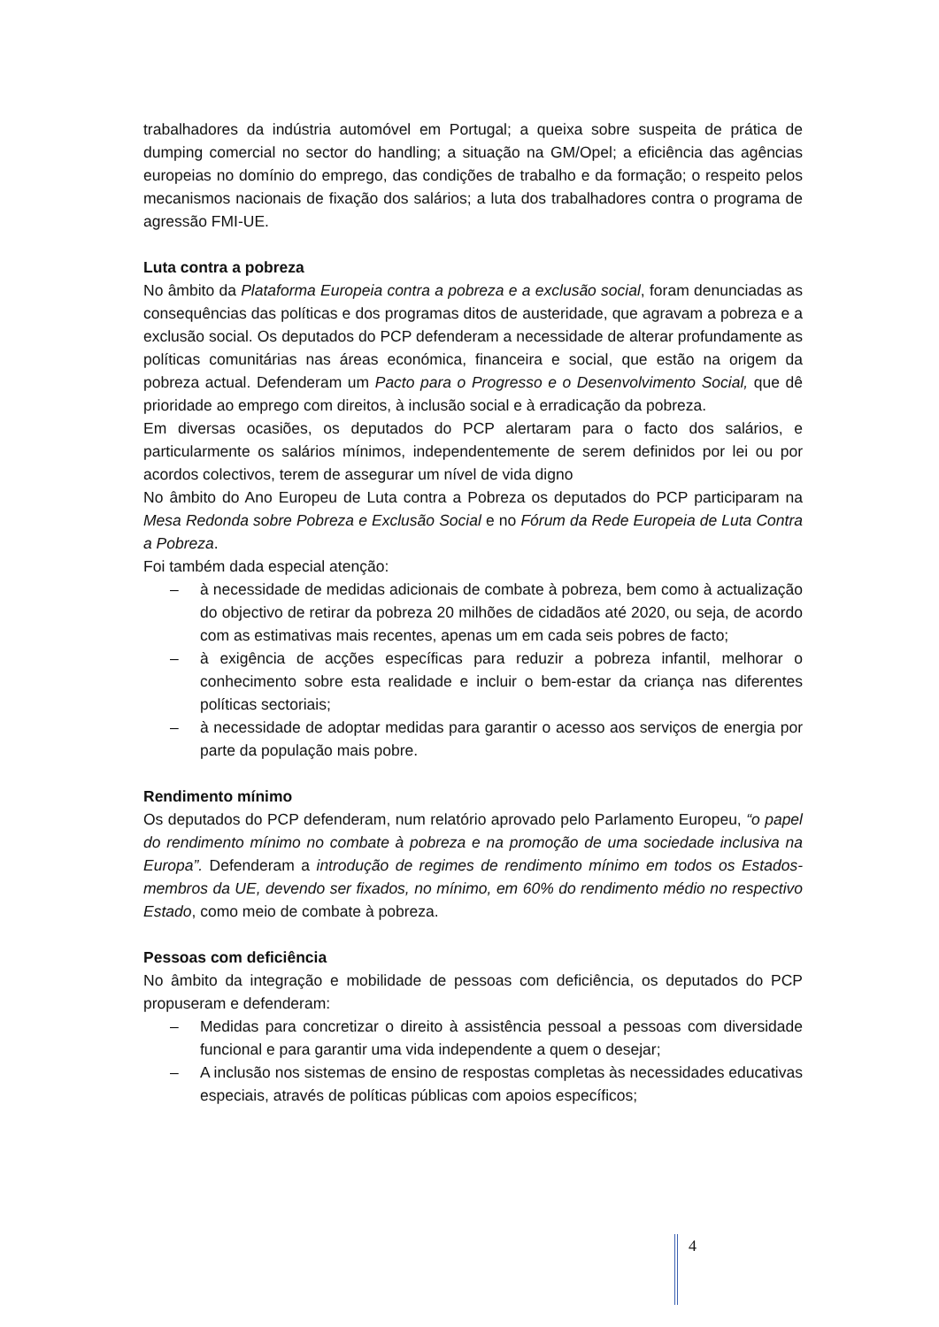trabalhadores da indústria automóvel em Portugal; a queixa sobre suspeita de prática de dumping comercial no sector do handling; a situação na GM/Opel; a eficiência das agências europeias no domínio do emprego, das condições de trabalho e da formação; o respeito pelos mecanismos nacionais de fixação dos salários; a luta dos trabalhadores contra o programa de agressão FMI-UE.
Luta contra a pobreza
No âmbito da Plataforma Europeia contra a pobreza e a exclusão social, foram denunciadas as consequências das políticas e dos programas ditos de austeridade, que agravam a pobreza e a exclusão social. Os deputados do PCP defenderam a necessidade de alterar profundamente as políticas comunitárias nas áreas económica, financeira e social, que estão na origem da pobreza actual. Defenderam um Pacto para o Progresso e o Desenvolvimento Social, que dê prioridade ao emprego com direitos, à inclusão social e à erradicação da pobreza.
Em diversas ocasiões, os deputados do PCP alertaram para o facto dos salários, e particularmente os salários mínimos, independentemente de serem definidos por lei ou por acordos colectivos, terem de assegurar um nível de vida digno
No âmbito do Ano Europeu de Luta contra a Pobreza os deputados do PCP participaram na Mesa Redonda sobre Pobreza e Exclusão Social e no Fórum da Rede Europeia de Luta Contra a Pobreza.
Foi também dada especial atenção:
– à necessidade de medidas adicionais de combate à pobreza, bem como à actualização do objectivo de retirar da pobreza 20 milhões de cidadãos até 2020, ou seja, de acordo com as estimativas mais recentes, apenas um em cada seis pobres de facto;
– à exigência de acções específicas para reduzir a pobreza infantil, melhorar o conhecimento sobre esta realidade e incluir o bem-estar da criança nas diferentes políticas sectoriais;
– à necessidade de adoptar medidas para garantir o acesso aos serviços de energia por parte da população mais pobre.
Rendimento mínimo
Os deputados do PCP defenderam, num relatório aprovado pelo Parlamento Europeu, “o papel do rendimento mínimo no combate à pobreza e na promoção de uma sociedade inclusiva na Europa”. Defenderam a introdução de regimes de rendimento mínimo em todos os Estados-membros da UE, devendo ser fixados, no mínimo, em 60% do rendimento médio no respectivo Estado, como meio de combate à pobreza.
Pessoas com deficiência
No âmbito da integração e mobilidade de pessoas com deficiência, os deputados do PCP propuseram e defenderam:
– Medidas para concretizar o direito à assistência pessoal a pessoas com diversidade funcional e para garantir uma vida independente a quem o desejar;
– A inclusão nos sistemas de ensino de respostas completas às necessidades educativas especiais, através de políticas públicas com apoios específicos;
4